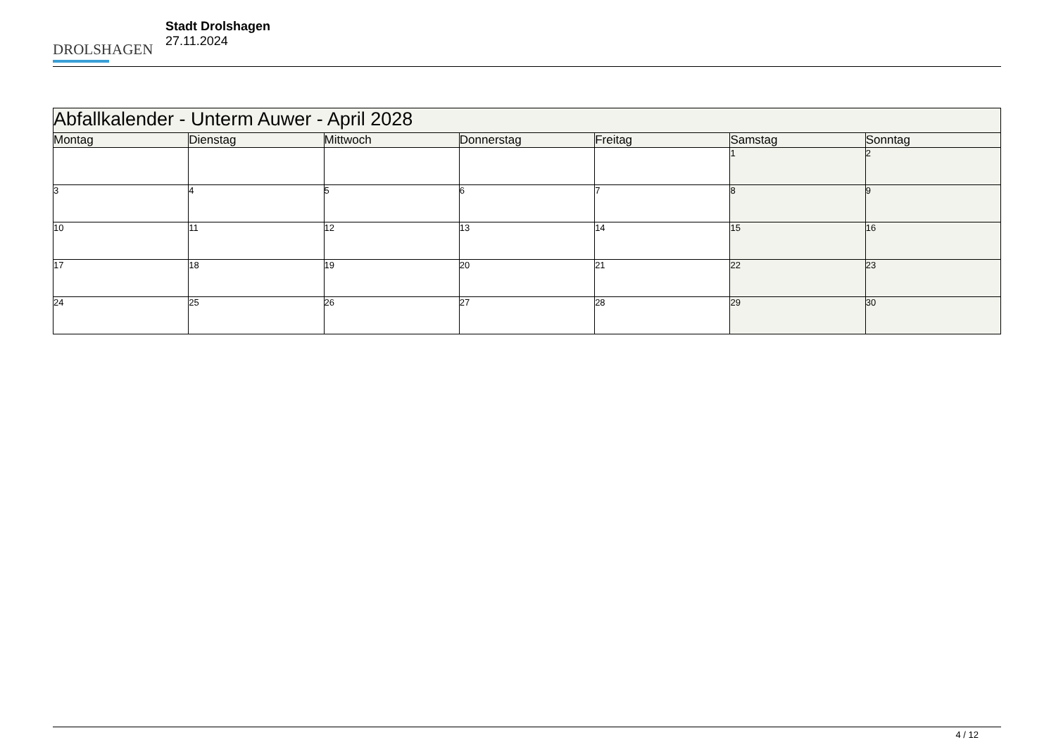DROLSHAGEN
Stadt Drolshagen
27.11.2024
| Abfallkalender - Unterm Auwer - April 2028 | | | | | | |
| --- | --- | --- | --- | --- | --- | --- |
| Montag | Dienstag | Mittwoch | Donnerstag | Freitag | Samstag | Sonntag |
| | | | | | 1 | 2 |
| 3 | 4 | 5 | 6 | 7 | 8 | 9 |
| 10 | 11 | 12 | 13 | 14 | 15 | 16 |
| 17 | 18 | 19 | 20 | 21 | 22 | 23 |
| 24 | 25 | 26 | 27 | 28 | 29 | 30 |
4 / 12